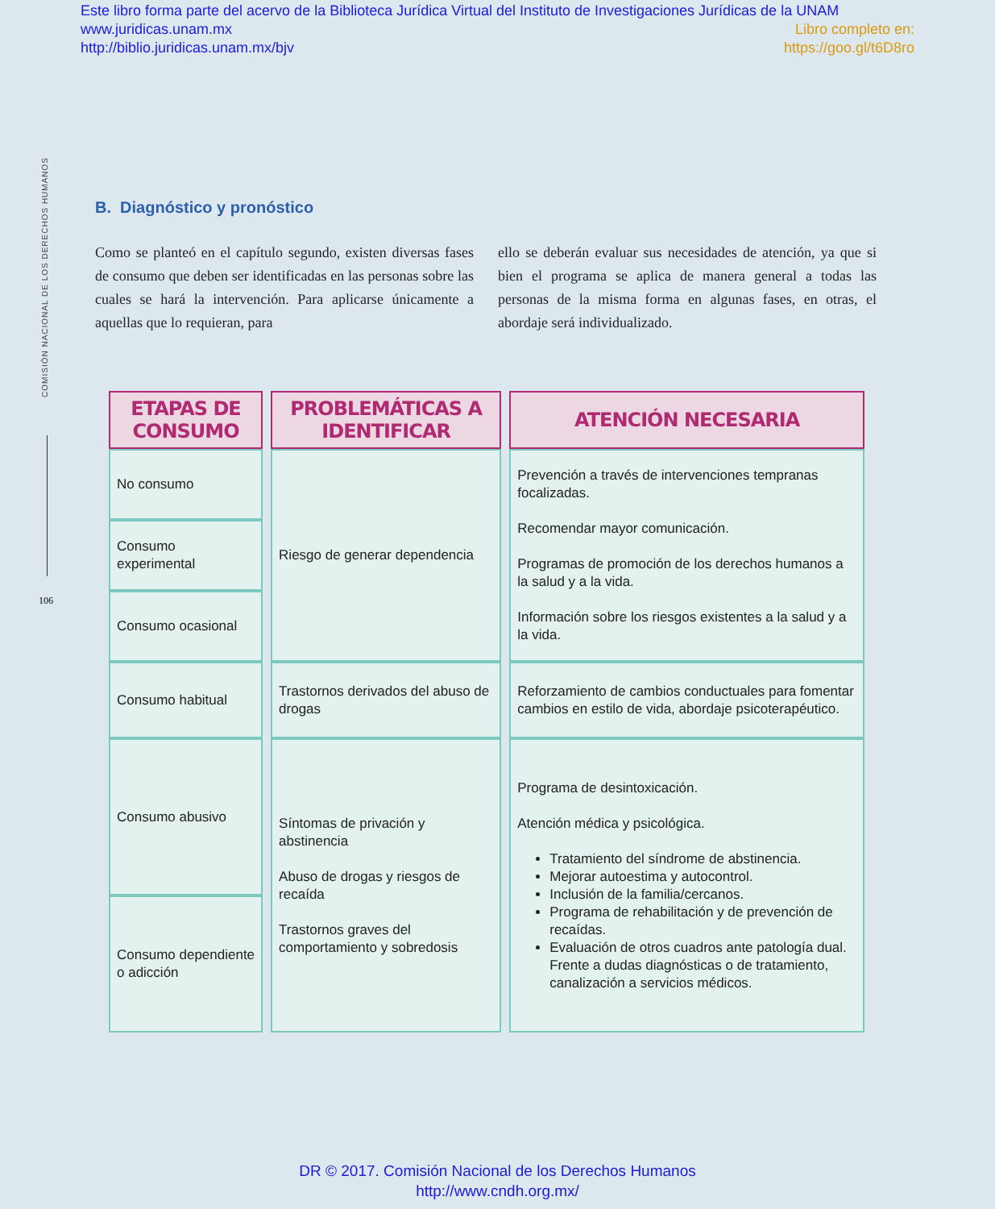Este libro forma parte del acervo de la Biblioteca Jurídica Virtual del Instituto de Investigaciones Jurídicas de la UNAM
www.juridicas.unam.mx Libro completo en:
http://biblio.juridicas.unam.mx/bjv https://goo.gl/t6D8ro
COMISIÓN NACIONAL DE LOS DERECHOS HUMANOS
106
B. Diagnóstico y pronóstico
Como se planteó en el capítulo segundo, existen diversas fases de consumo que deben ser identificadas en las personas sobre las cuales se hará la intervención. Para aplicarse únicamente a aquellas que lo requieran, para
ello se deberán evaluar sus necesidades de atención, ya que si bien el programa se aplica de manera general a todas las personas de la misma forma en algunas fases, en otras, el abordaje será individualizado.
| ETAPAS DE CONSUMO | PROBLEMÁTICAS A IDENTIFICAR | ATENCIÓN NECESARIA |
| --- | --- | --- |
| No consumo | Riesgo de generar dependencia | Prevención a través de intervenciones tempranas focalizadas. Recomendar mayor comunicación. Programas de promoción de los derechos humanos a la salud y a la vida. Información sobre los riesgos existentes a la salud y a la vida. |
| Consumo experimental | | |
| Consumo ocasional | | |
| Consumo habitual | Trastornos derivados del abuso de drogas | Reforzamiento de cambios conductuales para fomentar cambios en estilo de vida, abordaje psicoterapéutico. |
| Consumo abusivo | Síntomas de privación y abstinencia Abuso de drogas y riesgos de recaída Trastornos graves del comportamiento y sobredosis | Programa de desintoxicación. Atención médica y psicológica. Tratamiento del síndrome de abstinencia. Mejorar autoestima y autocontrol. Inclusión de la familia/cercanos. Programa de rehabilitación y de prevención de recaídas. Evaluación de otros cuadros ante patología dual. Frente a dudas diagnósticas o de tratamiento, canalización a servicios médicos. |
| Consumo dependiente o adicción | | |
DR © 2017. Comisión Nacional de los Derechos Humanos
http://www.cndh.org.mx/